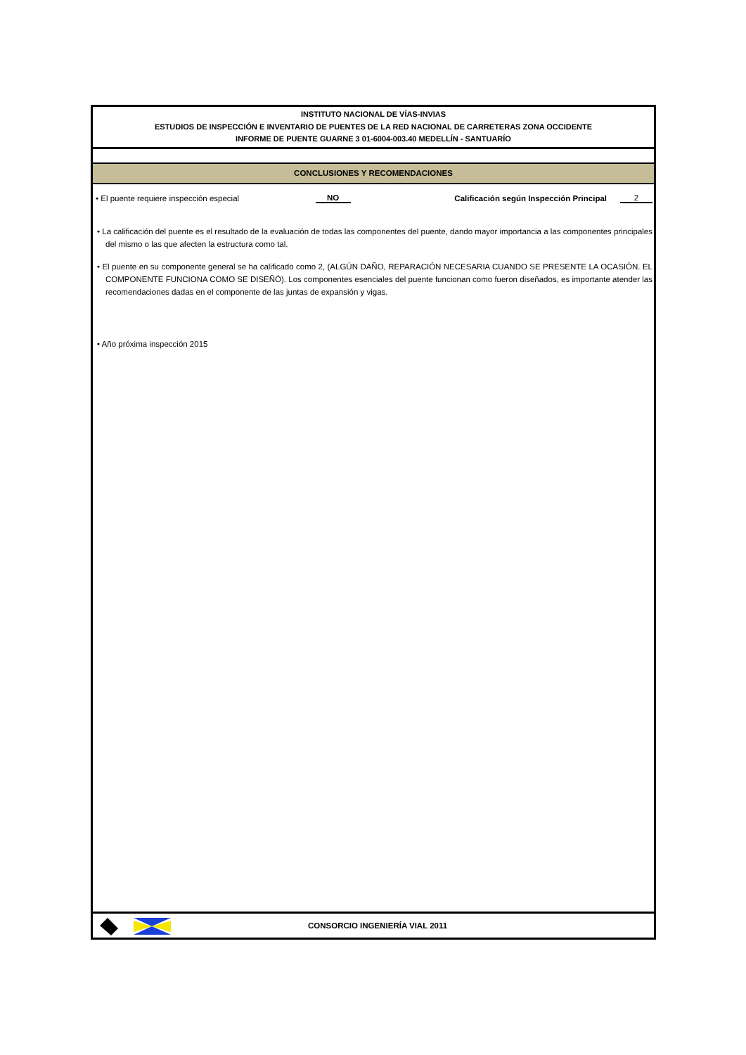INSTITUTO NACIONAL DE VÍAS-INVIAS
ESTUDIOS DE INSPECCIÓN E INVENTARIO DE PUENTES DE LA RED NACIONAL DE CARRETERAS ZONA OCCIDENTE
INFORME DE PUENTE GUARNE 3 01-6004-003.40 MEDELLÍN - SANTUARÍO
CONCLUSIONES Y RECOMENDACIONES
• El puente requiere inspección especial NO Calificación según Inspección Principal 2
• La calificación del puente es el resultado de la evaluación de todas las componentes del puente, dando mayor importancia a las componentes principales del mismo o las que afecten la estructura como tal.
• El puente en su componente general se ha calificado como 2, (ALGÚN DAÑO, REPARACIÓN NECESARIA CUANDO SE PRESENTE LA OCASIÓN. EL COMPONENTE FUNCIONA COMO SE DISEÑÓ). Los componentes esenciales del puente funcionan como fueron diseñados, es importante atender las recomendaciones dadas en el componente de las juntas de expansión y vigas.
• Año próxima inspección 2015
CONSORCIO INGENIERÍA VIAL 2011